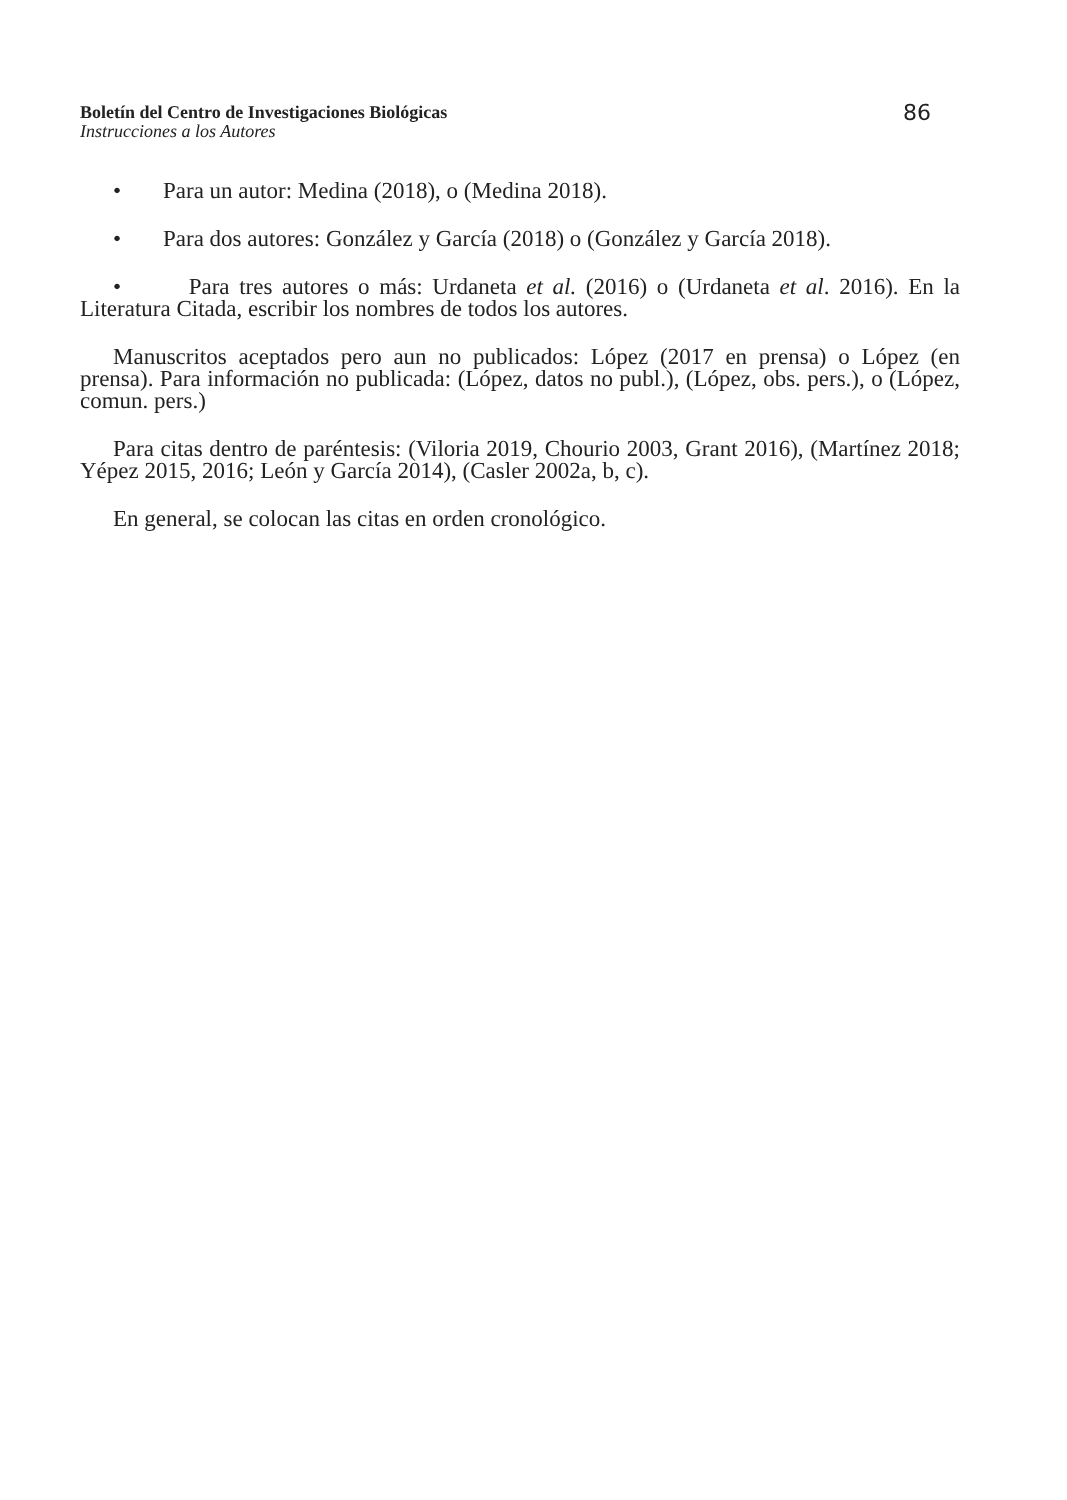Boletín del Centro de Investigaciones Biológicas
Instrucciones a los Autores
86
• Para un autor: Medina (2018), o (Medina 2018).
• Para dos autores: González y García (2018) o (González y García 2018).
• Para tres autores o más: Urdaneta et al. (2016) o (Urdaneta et al. 2016). En la Literatura Citada, escribir los nombres de todos los autores.
Manuscritos aceptados pero aun no publicados: López (2017 en prensa) o López (en prensa). Para información no publicada: (López, datos no publ.), (López, obs. pers.), o (López, comun. pers.)
Para citas dentro de paréntesis: (Viloria 2019, Chourio 2003, Grant 2016), (Martínez 2018; Yépez 2015, 2016; León y García 2014), (Casler 2002a, b, c).
En general, se colocan las citas en orden cronológico.